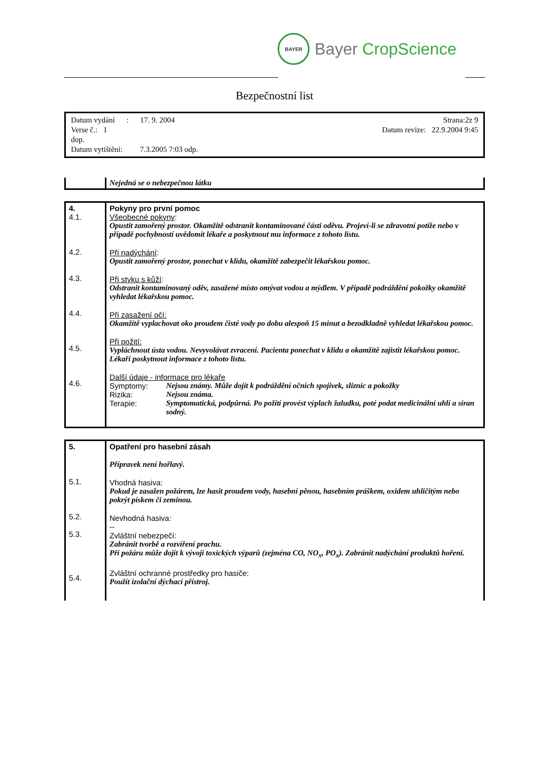BAYER
Bayer CropScience
Bezpečnostní list
Datum vydání : 17. 9. 2004 Strana:2z 9
Verse č.: 1 Datum revize: 22.9.2004 9:45
dop.
Datum vytištění: 7.3.2005 7:03 odp.
| | Nejedná se o nebezpečnou látku |
| 4. 4.1. 4.2. 4.3. 4.4. 4.5. 4.6. | Pokyny pro první pomoc Všeobecné pokyny : Opustit zamořený prostor. Okamžitě odstranit kontaminované části oděvu. Projeví-li se zdravotní potíže nebo v případě pochybností uvědomit lékaře a poskytnout mu informace z tohoto listu. Při nadýchání : Opustit zamořený prostor, ponechat v klidu, okamžitě zabezpečit lékařskou pomoc. Při styku s kůží : Odstranit kontaminovaný oděv, zasažené místo omývat vodou a mýdlem. V případě podráždění pokožky okamžitě vyhledat lékařskou pomoc. Při zasažení očí: Okamžitě vyplachovat oko proudem čisté vody po dobu alespoň 15 minut a bezodkladně vyhledat lékařskou pomoc. Při požití: Vypláchnout ústa vodou. Nevyvolávat zvracení. Pacienta ponechat v klidu a okamžitě zajistit lékařskou pomoc. Lékaři poskytnout informace z tohoto listu. Další údaje - informace pro lékaře / Symptomy: / Nejsou známy. Může dojít k podráždění očních spojivek, sliznic a pokožky / / Rizika: / Nejsou známa. / / Terapie: / Symptomatická, podpůrná. Po požití provést výplach žaludku, poté podat medicinální uhlí a síran sodný. / |
| 5. 5.1. 5.2. 5.3. 5.4. | Opatření pro hasební zásah Přípravek není hořlavý. Vhodná hasiva: Pokud je zasažen požárem, lze hasit proudem vody, hasební pěnou, hasebním práškem, oxidem uhličitým nebo pokrýt pískem či zeminou. Nevhodná hasiva: -- Zvláštní nebezpečí: Zabránit tvorbě a rozvíření prachu. Při požáru může dojít k vývoji toxických výparů (zejména CO, NO<sub>x</sub>, PO<sub>x</sub>). Zabránit nadýchání produktů hoření. Zvláštní ochranné prostředky pro hasiče: Použít izolační dýchací přístroj. |